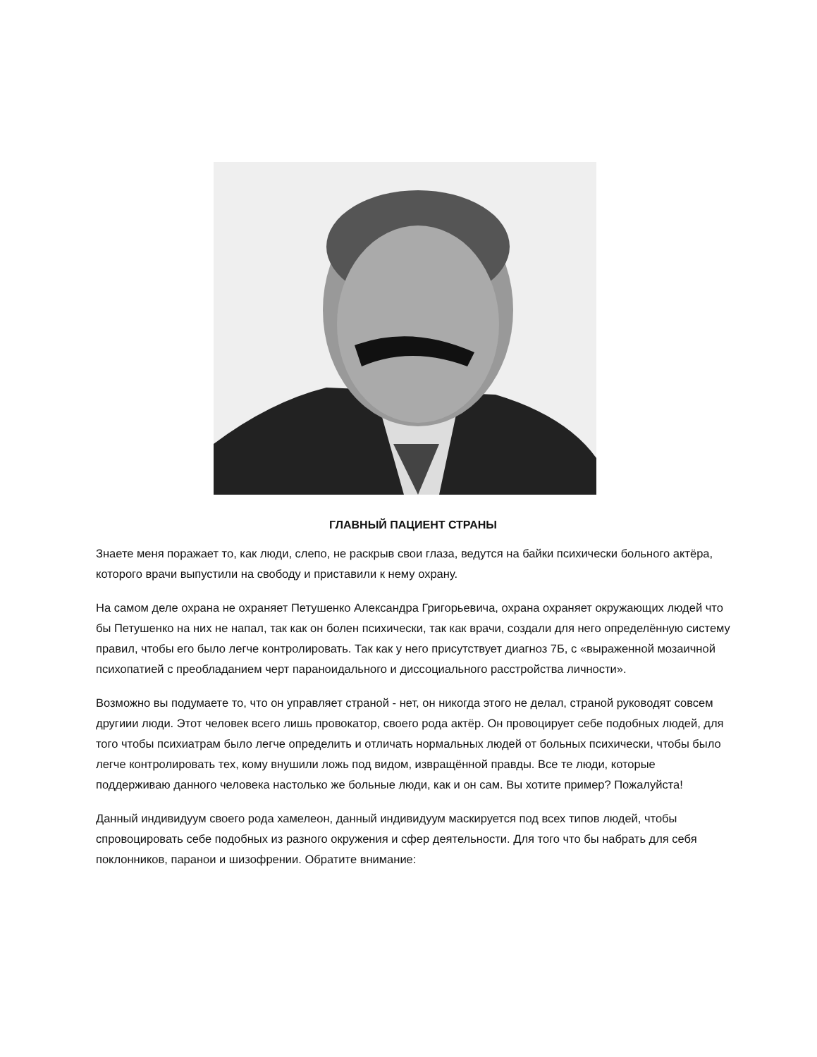ГЛАВНЫЙ ПАЦИЕНТ СТРАНЫ
Знаете меня поражает то, как люди, слепо, не раскрыв свои глаза, ведутся на байки психически больного актёра, которого врачи выпустили на свободу и приставили к нему охрану.
На самом деле охрана не охраняет Петушенко Александра Григорьевича, охрана охраняет окружающих людей что бы Петушенко на них не напал, так как он болен психически, так как врачи, создали для него определённую систему правил, чтобы его было легче контролировать. Так как у него присутствует диагноз 7Б, с «выраженной мозаичной психопатией с преобладанием черт параноидального и диссоциального расстройства личности».
Возможно вы подумаете то, что он управляет страной - нет, он никогда этого не делал, страной руководят совсем другиии люди. Этот человек всего лишь провокатор, своего рода актёр. Он провоцирует себе подобных людей, для того чтобы психиатрам было легче определить и отличать нормальных людей от больных психически, чтобы было легче контролировать тех, кому внушили ложь под видом, извращённой правды. Все те люди, которые поддерживаю данного человека настолько же больные люди, как и он сам. Вы хотите пример? Пожалуйста!
Данный индивидуум своего рода хамелеон, данный индивидуум маскируется под всех типов людей, чтобы спровоцировать себе подобных из разного окружения и сфер деятельности. Для того что бы набрать для себя поклонников, паранои и шизофрении. Обратите внимание: